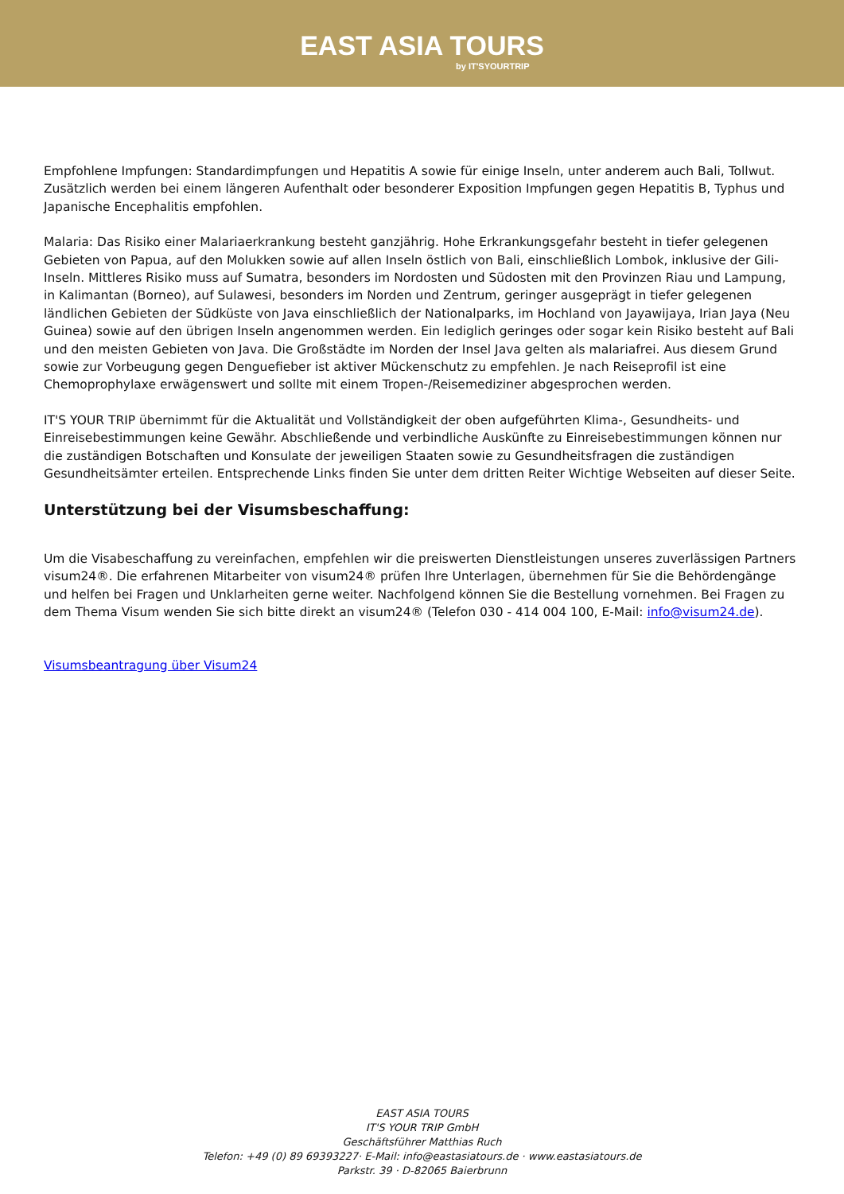EAST ASIA TOURS
by IT'SYOURTRIP
Empfohlene Impfungen: Standardimpfungen und Hepatitis A sowie für einige Inseln, unter anderem auch Bali, Tollwut. Zusätzlich werden bei einem längeren Aufenthalt oder besonderer Exposition Impfungen gegen Hepatitis B, Typhus und Japanische Encephalitis empfohlen.
Malaria: Das Risiko einer Malariaerkrankung besteht ganzjährig. Hohe Erkrankungsgefahr besteht in tiefer gelegenen Gebieten von Papua, auf den Molukken sowie auf allen Inseln östlich von Bali, einschließlich Lombok, inklusive der Gili-Inseln. Mittleres Risiko muss auf Sumatra, besonders im Nordosten und Südosten mit den Provinzen Riau und Lampung, in Kalimantan (Borneo), auf Sulawesi, besonders im Norden und Zentrum, geringer ausgeprägt in tiefer gelegenen ländlichen Gebieten der Südküste von Java einschließlich der Nationalparks, im Hochland von Jayawijaya, Irian Jaya (Neu Guinea) sowie auf den übrigen Inseln angenommen werden. Ein lediglich geringes oder sogar kein Risiko besteht auf Bali und den meisten Gebieten von Java. Die Großstädte im Norden der Insel Java gelten als malariafrei. Aus diesem Grund sowie zur Vorbeugung gegen Denguefieber ist aktiver Mückenschutz zu empfehlen. Je nach Reiseprofil ist eine Chemoprophylaxe erwägenswert und sollte mit einem Tropen-/Reisemediziner abgesprochen werden.
IT'S YOUR TRIP übernimmt für die Aktualität und Vollständigkeit der oben aufgeführten Klima-, Gesundheits- und Einreisebestimmungen keine Gewähr. Abschließende und verbindliche Auskünfte zu Einreisebestimmungen können nur die zuständigen Botschaften und Konsulate der jeweiligen Staaten sowie zu Gesundheitsfragen die zuständigen Gesundheitsämter erteilen. Entsprechende Links finden Sie unter dem dritten Reiter Wichtige Webseiten auf dieser Seite.
Unterstützung bei der Visumsbeschaffung:
Um die Visabeschaffung zu vereinfachen, empfehlen wir die preiswerten Dienstleistungen unseres zuverlässigen Partners visum24®. Die erfahrenen Mitarbeiter von visum24® prüfen Ihre Unterlagen, übernehmen für Sie die Behördengänge und helfen bei Fragen und Unklarheiten gerne weiter. Nachfolgend können Sie die Bestellung vornehmen. Bei Fragen zu dem Thema Visum wenden Sie sich bitte direkt an visum24® (Telefon 030 - 414 004 100, E-Mail: info@visum24.de).
Visumsbeantragung über Visum24
EAST ASIA TOURS
IT'S YOUR TRIP GmbH
Geschäftsführer Matthias Ruch
Telefon: +49 (0) 89 69393227· E-Mail: info@eastasiatours.de · www.eastasiatours.de
Parkstr. 39 · D-82065 Baierbrunn